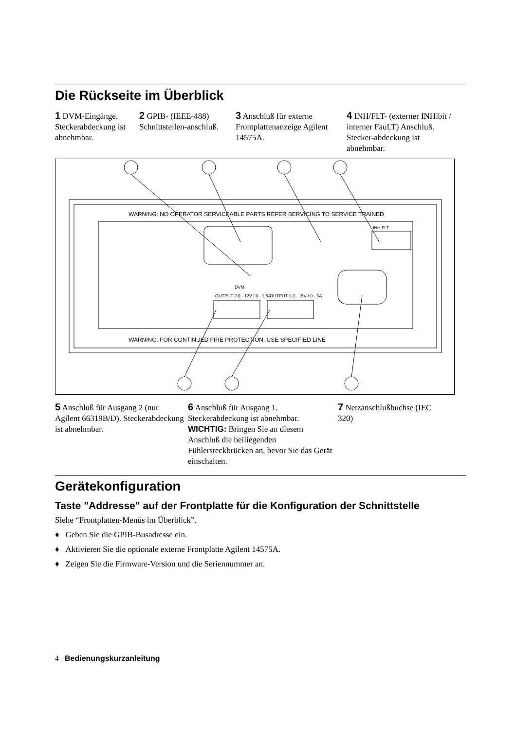Die Rückseite im Überblick
1 DVM-Eingänge. Steckerabdeckung ist abnehmbar.
2 GPIB- (IEEE-488) Schnittstellen-anschluß.
3 Anschluß für externe Frontplattenanzeige Agilent 14575A.
4 INH/FLT- (externer INHibit / interner FauLT) Anschluß. Stecker-abdeckung ist abnehmbar.
WARNING: NO OPERATOR SERVICEABLE PARTS REFER SERVICING TO SERVICE TRAINED
WARNING: FOR CONTINUED FIRE PROTECTION, USE SPECIFIED LINE
OUTPUT 2 0 - 12V / 0 - 1.5A OUTPUT 1 0 - 15V / 0 - 3A
DVM
INH FLT
5 Anschluß für Ausgang 2 (nur Agilent 66319B/D). Steckerabdeckung ist abnehmbar.
6 Anschluß für Ausgang 1. Steckerabdeckung ist abnehmbar. WICHTIG: Bringen Sie an diesem Anschluß die beiliegenden Fühlersteckbrücken an, bevor Sie das Gerät einschalten.
7 Netzanschlußbuchse (IEC 320)
Gerätekonfiguration
Taste "Addresse" auf der Frontplatte für die Konfiguration der Schnittstelle
Siehe “Frontplatten-Menüs im Überblick”.
♦ Geben Sie die GPIB-Busadresse ein.
♦ Aktivieren Sie die optionale externe Frontplatte Agilent 14575A.
♦ Zeigen Sie die Firmware-Version und die Seriennummer an.
4 Bedienungskurzanleitung